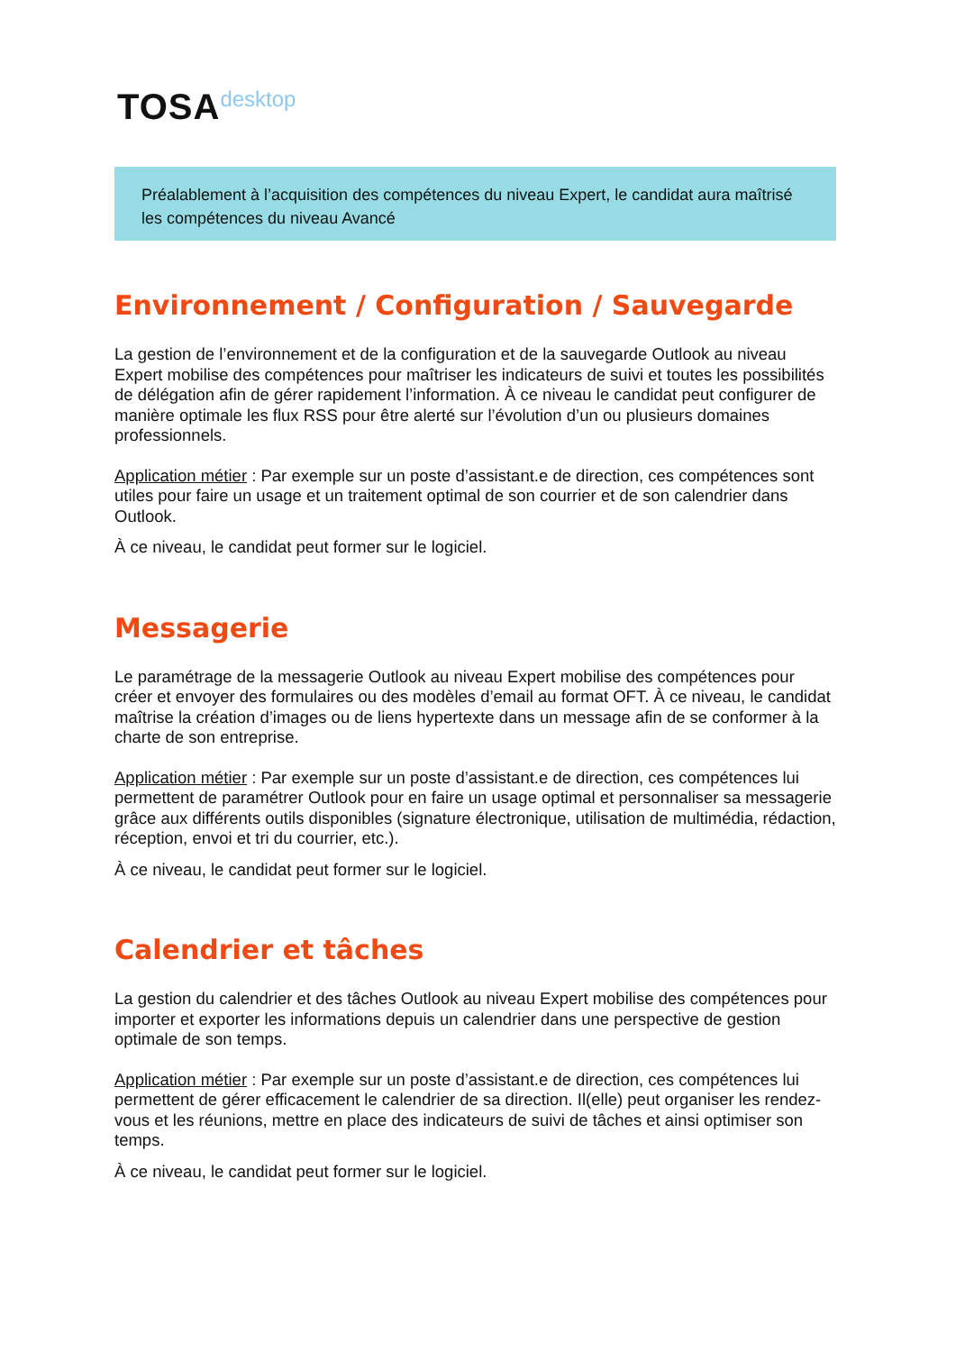TOSAdesktop
Préalablement à l’acquisition des compétences du niveau Expert, le candidat aura maîtrisé les compétences du niveau Avancé
Environnement / Configuration / Sauvegarde
La gestion de l’environnement et de la configuration et de la sauvegarde Outlook au niveau Expert mobilise des compétences pour maîtriser les indicateurs de suivi et toutes les possibilités de délégation afin de gérer rapidement l’information. À ce niveau le candidat peut configurer de manière optimale les flux RSS pour être alerté sur l’évolution d’un ou plusieurs domaines professionnels.
Application métier : Par exemple sur un poste d’assistant.e de direction, ces compétences sont utiles pour faire un usage et un traitement optimal de son courrier et de son calendrier dans Outlook.
À ce niveau, le candidat peut former sur le logiciel.
Messagerie
Le paramétrage de la messagerie Outlook au niveau Expert mobilise des compétences pour créer et envoyer des formulaires ou des modèles d’email au format OFT. À ce niveau, le candidat maîtrise la création d’images ou de liens hypertexte dans un message afin de se conformer à la charte de son entreprise.
Application métier : Par exemple sur un poste d’assistant.e de direction, ces compétences lui permettent de paramétrer Outlook pour en faire un usage optimal et personnaliser sa messagerie grâce aux différents outils disponibles (signature électronique, utilisation de multimédia, rédaction, réception, envoi et tri du courrier, etc.).
À ce niveau, le candidat peut former sur le logiciel.
Calendrier et tâches
La gestion du calendrier et des tâches Outlook au niveau Expert mobilise des compétences pour importer et exporter les informations depuis un calendrier dans une perspective de gestion optimale de son temps.
Application métier : Par exemple sur un poste d’assistant.e de direction, ces compétences lui permettent de gérer efficacement le calendrier de sa direction. Il(elle) peut organiser les rendez-vous et les réunions, mettre en place des indicateurs de suivi de tâches et ainsi optimiser son temps.
À ce niveau, le candidat peut former sur le logiciel.